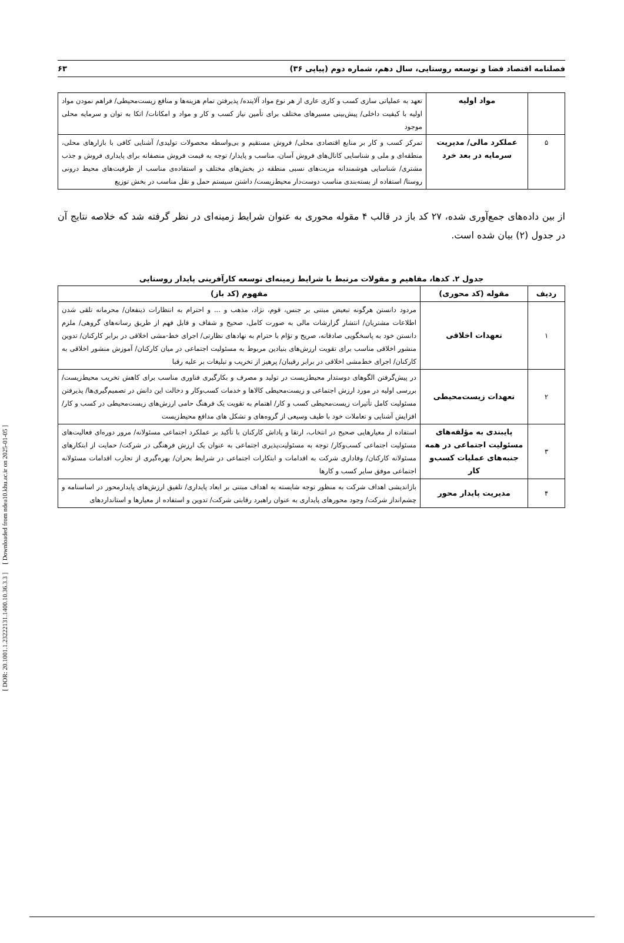[ DOR: 20.1001.1.23222131.1400.10.36.3.3 ] [ Downloaded from ndea10.khu.ac.ir on 2025-01-05 ]
فصلنامه اقتصاد فضا و توسعه روستایی، سال دهم، شماره دوم (پیاپی ۳۶) ۶۳
| | مواد اولیه | تعهد به عملیاتی سازی کسب و کاری عاری از هر نوع مواد آلاینده/ پذیرفتن تمام هزینه‌ها و منافع زیست‌محیطی/ فراهم نمودن مواد اولیه با کیفیت داخلی/ پیش‌بینی مسیرهای مختلف برای تأمین نیاز کسب و کار و مواد و امکانات/ اتکا به توان و سرمایه محلی موجود |
| ۵ | عملکرد مالی/ مدیریت سرمایه در بعد خرد | تمرکز کسب و کار بر منابع اقتصادی محلی/ فروش مستقیم و بی‌واسطه محصولات تولیدی/ آشنایی کافی با بازارهای محلی، منطقه‌ای و ملی و شناسایی کانال‌های فروش آسان، مناسب و پایدار/ توجه به قیمت فروش منصفانه برای پایداری فروش و جذب مشتری/ شناسایی هوشمندانه مزیت‌های نسبی منطقه در بخش‌های مختلف و استفاده‌ی مناسب از ظرفیت‌های محیط درونی روستا/ استفاده از بسته‌بندی مناسب دوست‌دار محیط‌زیست/ داشتن سیستم حمل و نقل مناسب در بخش توزیع |
از بین داده‌های جمع‌آوری شده، ۲۷ کد باز در قالب ۴ مقوله محوری به عنوان شرایط زمینه‌ای در نظر گرفته شد که خلاصه نتایج آن در جدول (۲) بیان شده است.
جدول ۲. کدها، مفاهیم و مقولات مرتبط با شرایط زمینه‌ای توسعه کارآفرینی پایدار روستایی
| ردیف | مقوله (کد محوری) | مفهوم (کد باز) |
| --- | --- | --- |
| ۱ | تعهدات اخلاقی | مردود دانستن هرگونه تبعیض مبتنی بر جنس، قوم، نژاد، مذهب و ... و احترام به انتظارات ذینفعان/ محرمانه تلقی شدن اطلاعات مشتریان/ انتشار گزارشات مالی به صورت کامل، صحیح و شفاف و قابل فهم از طریق رسانه‌های گروهی/ ملزم دانستن خود به پاسخگویی صادقانه، صریح و تؤام با حترام به نهادهای نظارتی/ اجرای خط-مشی اخلاقی در برابر کارکنان/ تدوین منشور اخلاقی مناسب برای تقویت ارزش‌های بنیادین مربوط به مسئولیت اجتماعی در میان کارکنان/ آموزش منشور اخلاقی به کارکنان/ اجرای خط‌مشی اخلاقی در برابر رقیبان/ پرهیز از تخریب و تبلیغات بر علیه رقبا |
| ۲ | تعهدات زیست‌محیطی | در پیش‌گرفتن الگوهای دوستدار محیط‌زیست در تولید و مصرف و بکارگیری فناوری مناسب برای کاهش تخریب محیط‌زیست/ بررسی اولیه در مورد ارزش اجتماعی و زیست‌محیطی کالاها و خدمات کسب‌وکار و دخالت این دانش در تصمیم‌گیری‌ها/ پذیرفتن مسئولیت کامل تأثیرات زیست‌محیطی کسب و کار/ اهتمام به تقویت یک فرهنگ حامی ارزش‌های زیست‌محیطی در کسب و کار/ افزایش آشنایی و تعاملات خود با طیف وسیعی از گروه‌های و تشکل های مدافع محیط‌زیست |
| ۳ | پایبندی به مؤلفه‌های مسئولیت اجتماعی در همه جنبه‌های عملیات کسب‌و کار | استفاده از معیارهایی صحیح در انتخاب، ارتقا و پاداش کارکنان با تأکید بر عملکرد اجتماعی مسئولانه/ مرور دوره‌ای فعالیت‌های مسئولیت اجتماعی کسب‌وکار/ توجه به مسئولیت‌پذیری اجتماعی به عنوان یک ارزش فرهنگی در شرکت/ حمایت از ابتکارهای مسئولانه کارکنان/ وفاداری شرکت به اقدامات و ابتکارات اجتماعی در شرایط بحران/ بهره‌گیری از تجارب اقدامات مسئولانه اجتماعی موفق سایر کسب و کارها |
| ۴ | مدیریت پایدار محور | بازاندیشی اهداف شرکت به منظور توجه شایسته به اهداف مبتنی بر ابعاد پایداری/ تلفیق ارزش‌های پایدارمحور در اساسنامه و چشم‌انداز شرکت/ وجود محورهای پایداری به عنوان راهبرد رقابتی شرکت/ تدوین و استفاده از معیارها و استانداردهای |